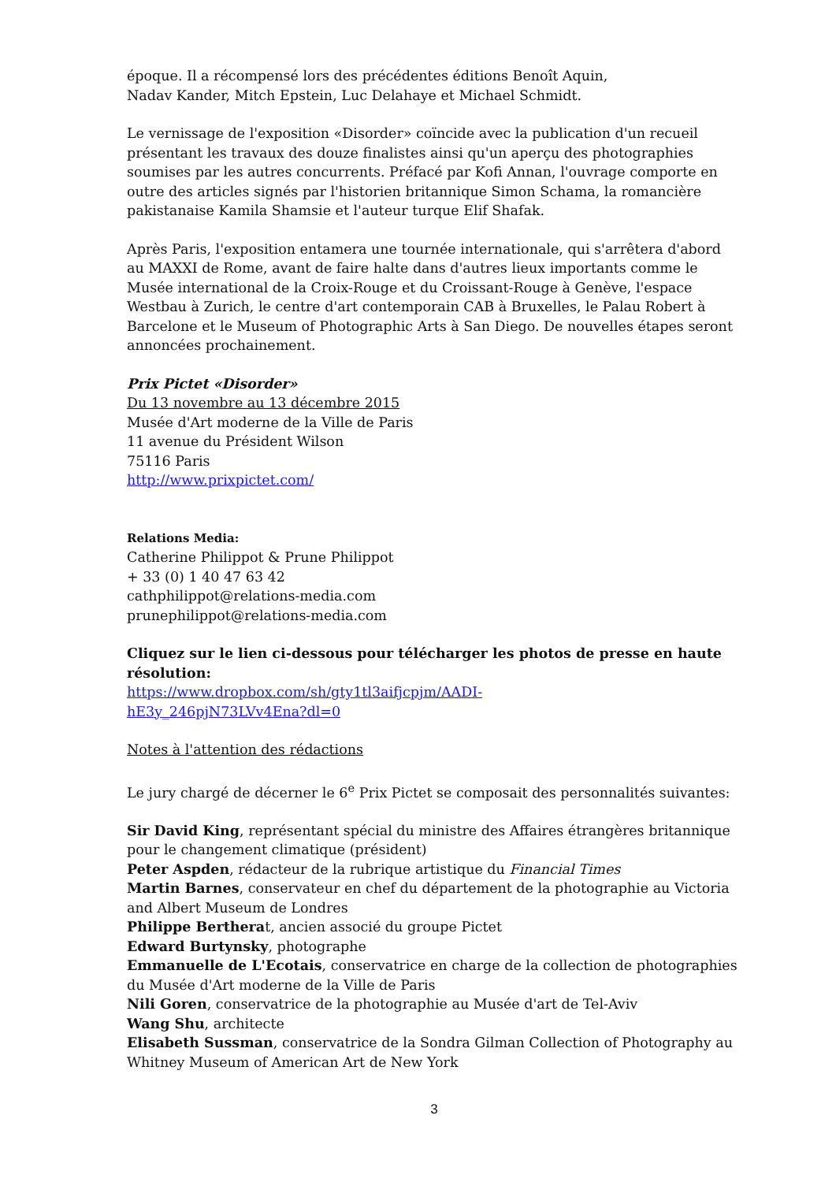époque. Il a récompensé lors des précédentes éditions Benoît Aquin,
Nadav Kander, Mitch Epstein, Luc Delahaye et Michael Schmidt.
Le vernissage de l'exposition «Disorder» coïncide avec la publication d'un recueil présentant les travaux des douze finalistes ainsi qu'un aperçu des photographies soumises par les autres concurrents. Préfacé par Kofi Annan, l'ouvrage comporte en outre des articles signés par l'historien britannique Simon Schama, la romancière pakistanaise Kamila Shamsie et l'auteur turque Elif Shafak.
Après Paris, l'exposition entamera une tournée internationale, qui s'arrêtera d'abord au MAXXI de Rome, avant de faire halte dans d'autres lieux importants comme le Musée international de la Croix-Rouge et du Croissant-Rouge à Genève, l'espace Westbau à Zurich, le centre d'art contemporain CAB à Bruxelles, le Palau Robert à Barcelone et le Museum of Photographic Arts à San Diego. De nouvelles étapes seront annoncées prochainement.
Prix Pictet «Disorder»
Du 13 novembre au 13 décembre 2015
Musée d'Art moderne de la Ville de Paris
11 avenue du Président Wilson
75116 Paris
http://www.prixpictet.com/
Relations Media:
Catherine Philippot & Prune Philippot
+ 33 (0) 1 40 47 63 42
cathphilippot@relations-media.com
prunephilippot@relations-media.com
Cliquez sur le lien ci-dessous pour télécharger les photos de presse en haute résolution:
https://www.dropbox.com/sh/gty1tl3aifjcpjm/AADI-
hE3y_246pjN73LVv4Ena?dl=0
Notes à l'attention des rédactions
Le jury chargé de décerner le 6<sup>e</sup> Prix Pictet se composait des personnalités suivantes:
Sir David King, représentant spécial du ministre des Affaires étrangères britannique pour le changement climatique (président)
Peter Aspden, rédacteur de la rubrique artistique du Financial Times
Martin Barnes, conservateur en chef du département de la photographie au Victoria and Albert Museum de Londres
Philippe Bertherat, ancien associé du groupe Pictet
Edward Burtynsky, photographe
Emmanuelle de L'Ecotais, conservatrice en charge de la collection de photographies du Musée d'Art moderne de la Ville de Paris
Nili Goren, conservatrice de la photographie au Musée d'art de Tel-Aviv
Wang Shu, architecte
Elisabeth Sussman, conservatrice de la Sondra Gilman Collection of Photography au Whitney Museum of American Art de New York
3